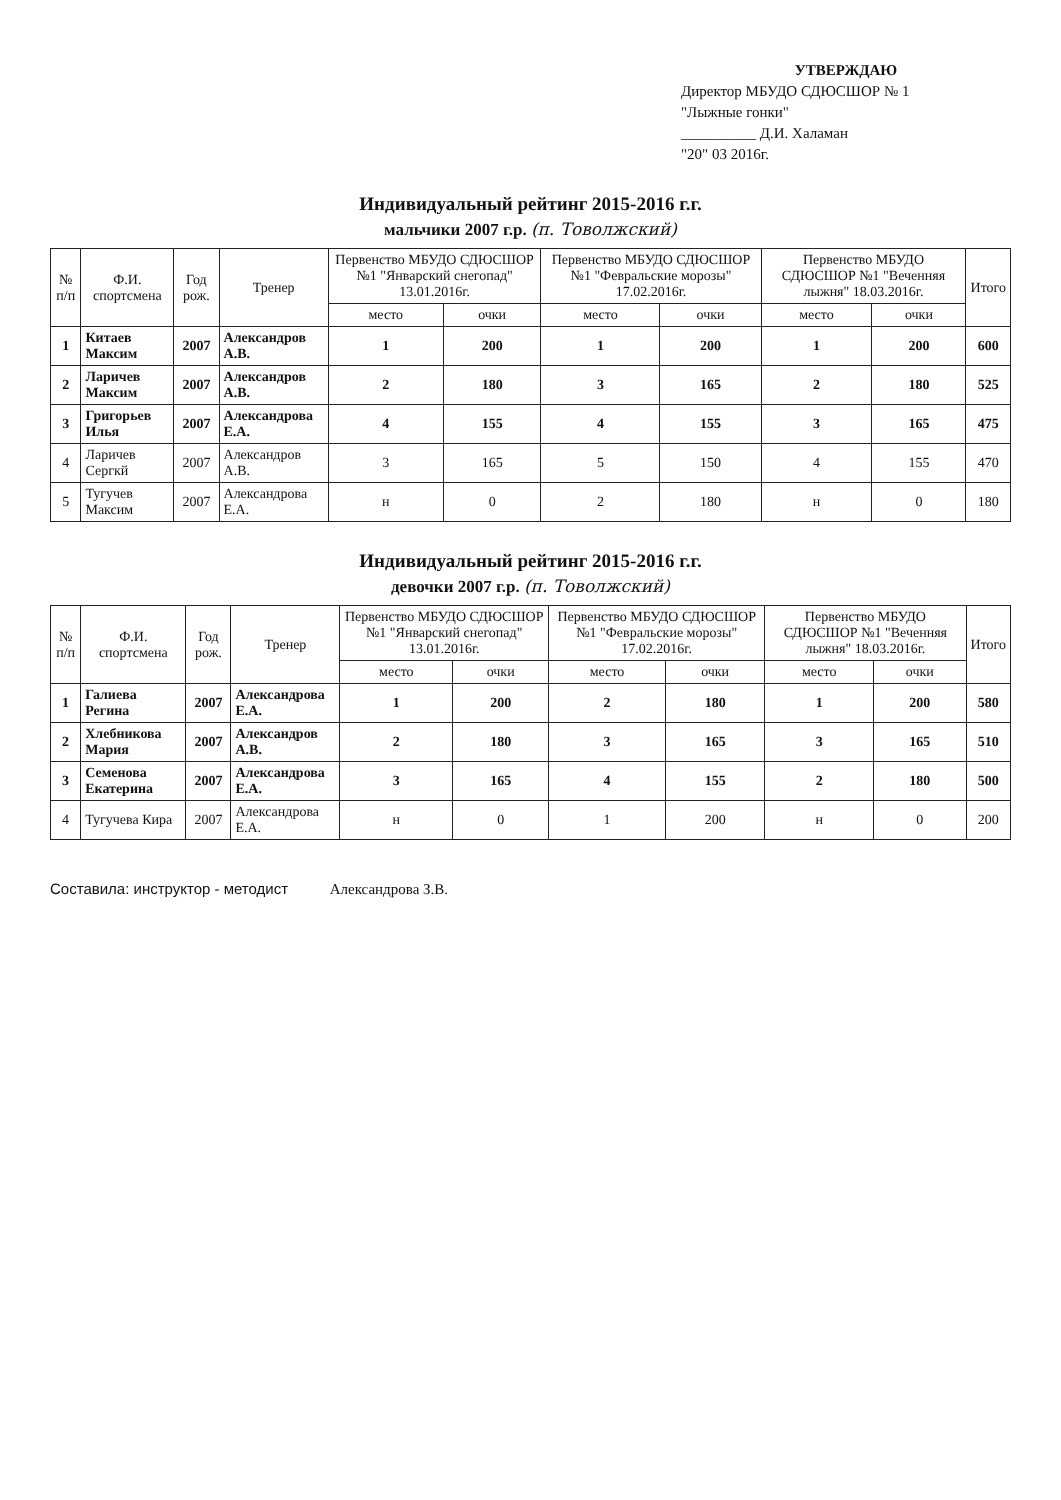УТВЕРЖДАЮ
Директор МБУДО СДЮСШОР № 1
"Лыжные гонки"
__________ Д.И. Халаман
"20" 03 2016г.
Индивидуальный рейтинг 2015-2016 г.г.
мальчики 2007 г.р. (п. Товолжский)
| № п/п | Ф.И. спортсмена | Год рож. | Тренер | Первенство МБУДО СДЮСШОР №1 "Январский снегопад" 13.01.2016г. | | Первенство МБУДО СДЮСШОР №1 "Февральские морозы" 17.02.2016г. | | Первенство МБУДО СДЮСШОР №1 "Веченняя лыжня" 18.03.2016г. | | Итого |
| --- | --- | --- | --- | --- | --- | --- | --- | --- | --- | --- |
| | | | | место | очки | место | очки | место | очки | |
| 1 | Китаев Максим | 2007 | Александров А.В. | 1 | 200 | 1 | 200 | 1 | 200 | 600 |
| 2 | Ларичев Максим | 2007 | Александров А.В. | 2 | 180 | 3 | 165 | 2 | 180 | 525 |
| 3 | Григорьев Илья | 2007 | Александрова Е.А. | 4 | 155 | 4 | 155 | 3 | 165 | 475 |
| 4 | Ларичев Сергкй | 2007 | Александров А.В. | 3 | 165 | 5 | 150 | 4 | 155 | 470 |
| 5 | Тугучев Максим | 2007 | Александрова Е.А. | н | 0 | 2 | 180 | н | 0 | 180 |
Индивидуальный рейтинг 2015-2016 г.г.
девочки 2007 г.р. (п. Товолжский)
| № п/п | Ф.И. спортсмена | Год рож. | Тренер | Первенство МБУДО СДЮСШОР №1 "Январский снегопад" 13.01.2016г. | | Первенство МБУДО СДЮСШОР №1 "Февральские морозы" 17.02.2016г. | | Первенство МБУДО СДЮСШОР №1 "Веченняя лыжня" 18.03.2016г. | | Итого |
| --- | --- | --- | --- | --- | --- | --- | --- | --- | --- | --- |
| | | | | место | очки | место | очки | место | очки | |
| 1 | Галиева Регина | 2007 | Александрова Е.А. | 1 | 200 | 2 | 180 | 1 | 200 | 580 |
| 2 | Хлебникова Мария | 2007 | Александров А.В. | 2 | 180 | 3 | 165 | 3 | 165 | 510 |
| 3 | Семенова Екатерина | 2007 | Александрова Е.А. | 3 | 165 | 4 | 155 | 2 | 180 | 500 |
| 4 | Тугучева Кира | 2007 | Александрова Е.А. | н | 0 | 1 | 200 | н | 0 | 200 |
Составила: инструктор - методист Александрова З.В.